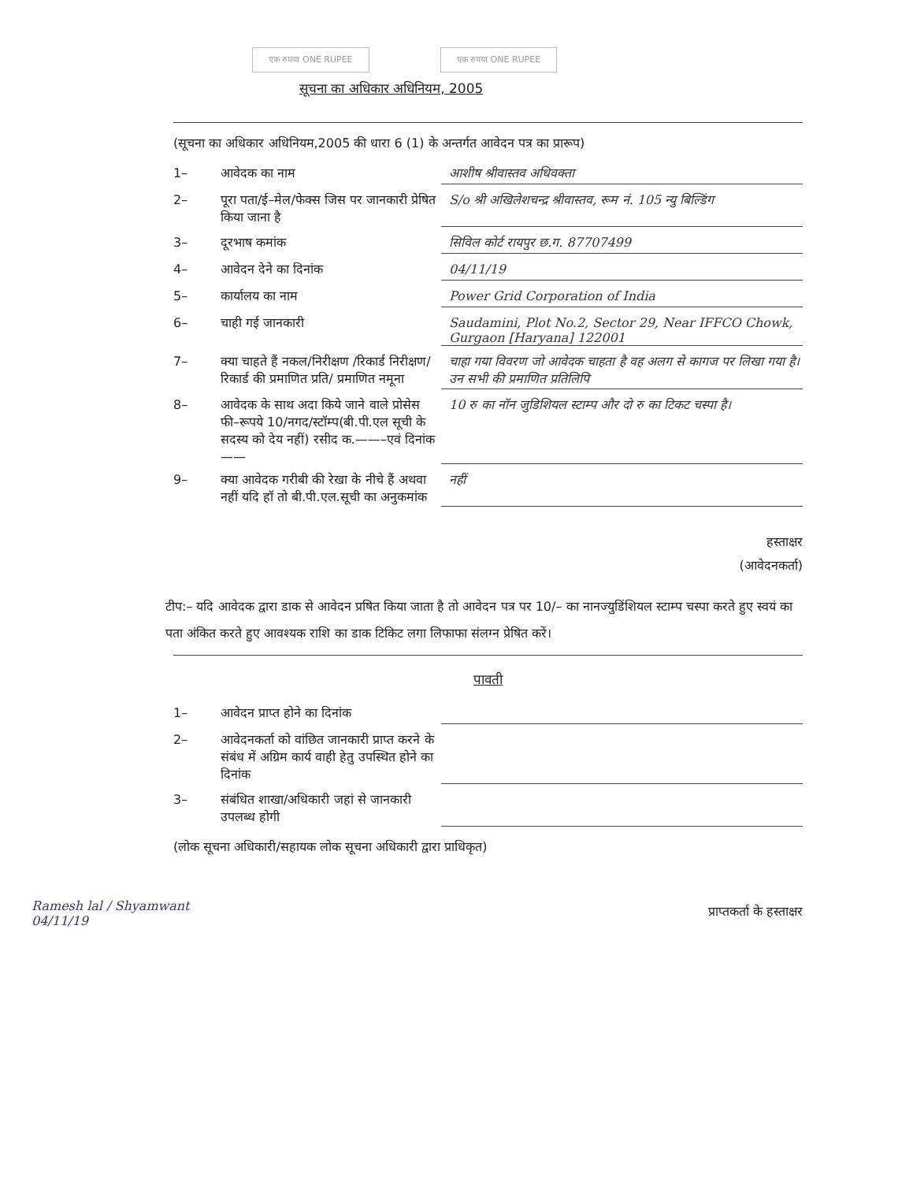एक रुपया ONE RUPEE एक रुपया ONE RUPEE
सूचना का अधिकार अधिनियम, 2005
(सूचना का अधिकार अधिनियम,2005 की धारा 6 (1) के अन्तर्गत आवेदन पत्र का प्रारूप)
1– आवेदक का नाम आशीष श्रीवास्तव अधिवक्ता
2– पूरा पता/ई–मेल/फेक्स जिस पर जानकारी प्रेषित किया जाना है S/o श्री अखिलेशचन्द्र श्रीवास्तव, रूम नं. 105 न्यु बिल्डिंग
3– दूरभाष कमांक सिविल कोर्ट रायपुर छ.ग. 87707499
4– आवेदन देने का दिनांक 04/11/19
5– कार्यालय का नाम Power Grid Corporation of India
6– चाही गई जानकारी Saudamini, Plot No.2, Sector 29, Near IFFCO Chowk, Gurgaon [Haryana] 122001
7– क्या चाहते हैं नकल/निरीक्षण /रिकार्ड निरीक्षण/ रिकार्ड की प्रमाणित प्रति/ प्रमाणित नमूना चाहा गया विवरण जो आवेदक चाहता है वह अलग से कागज पर लिखा गया है। उन सभी की प्रमाणित प्रतिलिपि
8– आवेदक के साथ अदा किये जाने वाले प्रोसेस फी–रूपये 10/नगद/स्टॉम्प(बी.पी.एल सूची के सदस्य को देय नहीं) रसीद क.——–एवं दिनांक—— 10 रु का नॉन जुडिशियल स्टाम्प और दो रु का टिकट चस्पा है।
9– क्या आवेदक गरीबी की रेखा के नीचे हैं अथवा नहीं यदि हॉ तो बी.पी.एल.सूची का अनुकमांक नहीं
हस्ताक्षर
(आवेदनकर्ता)
टीप:– यदि आवेदक द्वारा डाक से आवेदन प्रषित किया जाता है तो आवेदन पत्र पर 10/– का नानज्युडिंशियल स्टाम्प चस्पा करते हुए स्वयं का पता अंकित करते हुए आवश्यक राशि का डाक टिकिट लगा लिफाफा संलग्न प्रेषित करें।
पावती
1– आवेदन प्राप्त होने का दिनांक
2– आवेदनकर्ता को वांछित जानकारी प्राप्त करने के संबंध में अग्रिम कार्य वाही हेतु उपस्थित होने का दिनांक
3– संबंधित शाखा/अधिकारी जहां से जानकारी उपलब्ध होगी
(लोक सूचना अधिकारी/सहायक लोक सूचना अधिकारी द्वारा प्राधिकृत)
प्राप्तकर्ता के हस्ताक्षर
Ramesh lal / Shyamwant
04/11/19